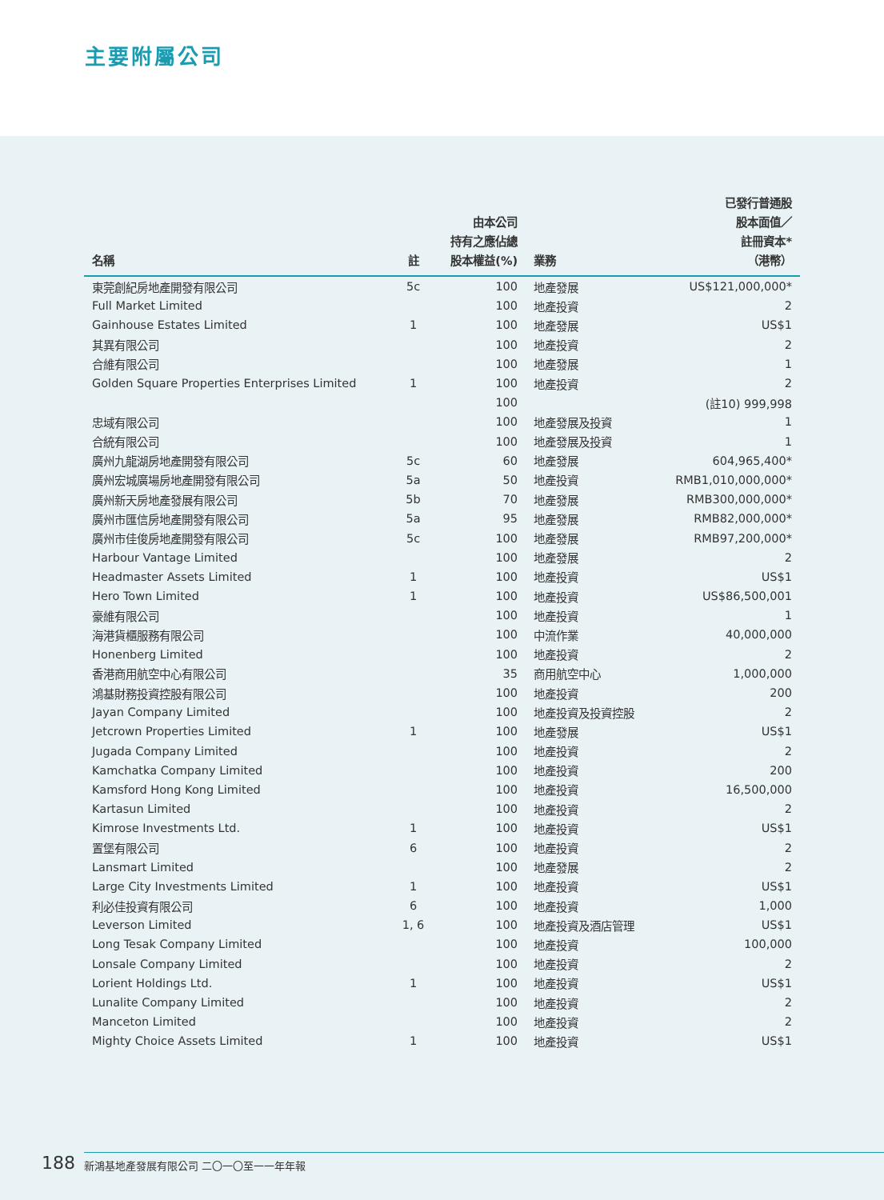主要附屬公司
| 名稱 | 註 | 由本公司 持有之應佔總 股本權益(%) | 業務 | 已發行普通股 股本面值／ 註冊資本* （港幣） |
| --- | --- | --- | --- | --- |
| 東莞創紀房地產開發有限公司 | 5c | 100 | 地產發展 | US$121,000,000* |
| Full Market Limited | | 100 | 地產投資 | 2 |
| Gainhouse Estates Limited | 1 | 100 | 地產發展 | US$1 |
| 其異有限公司 | | 100 | 地產投資 | 2 |
| 合維有限公司 | | 100 | 地產發展 | 1 |
| Golden Square Properties Enterprises Limited | 1 | 100 | 地產投資 | 2 |
| | | 100 | | (註10) 999,998 |
| 忠域有限公司 | | 100 | 地產發展及投資 | 1 |
| 合統有限公司 | | 100 | 地產發展及投資 | 1 |
| 廣州九龍湖房地產開發有限公司 | 5c | 60 | 地產發展 | 604,965,400* |
| 廣州宏城廣場房地產開發有限公司 | 5a | 50 | 地產投資 | RMB1,010,000,000* |
| 廣州新天房地產發展有限公司 | 5b | 70 | 地產發展 | RMB300,000,000* |
| 廣州市匯信房地產開發有限公司 | 5a | 95 | 地產發展 | RMB82,000,000* |
| 廣州市佳俊房地產開發有限公司 | 5c | 100 | 地產發展 | RMB97,200,000* |
| Harbour Vantage Limited | | 100 | 地產發展 | 2 |
| Headmaster Assets Limited | 1 | 100 | 地產投資 | US$1 |
| Hero Town Limited | 1 | 100 | 地產投資 | US$86,500,001 |
| 豪維有限公司 | | 100 | 地產投資 | 1 |
| 海港貨櫃服務有限公司 | | 100 | 中流作業 | 40,000,000 |
| Honenberg Limited | | 100 | 地產投資 | 2 |
| 香港商用航空中心有限公司 | | 35 | 商用航空中心 | 1,000,000 |
| 鴻基財務投資控股有限公司 | | 100 | 地產投資 | 200 |
| Jayan Company Limited | | 100 | 地產投資及投資控股 | 2 |
| Jetcrown Properties Limited | 1 | 100 | 地產發展 | US$1 |
| Jugada Company Limited | | 100 | 地產投資 | 2 |
| Kamchatka Company Limited | | 100 | 地產投資 | 200 |
| Kamsford Hong Kong Limited | | 100 | 地產投資 | 16,500,000 |
| Kartasun Limited | | 100 | 地產投資 | 2 |
| Kimrose Investments Ltd. | 1 | 100 | 地產投資 | US$1 |
| 置堡有限公司 | 6 | 100 | 地產投資 | 2 |
| Lansmart Limited | | 100 | 地產發展 | 2 |
| Large City Investments Limited | 1 | 100 | 地產投資 | US$1 |
| 利必佳投資有限公司 | 6 | 100 | 地產投資 | 1,000 |
| Leverson Limited | 1, 6 | 100 | 地產投資及酒店管理 | US$1 |
| Long Tesak Company Limited | | 100 | 地產投資 | 100,000 |
| Lonsale Company Limited | | 100 | 地產投資 | 2 |
| Lorient Holdings Ltd. | 1 | 100 | 地產投資 | US$1 |
| Lunalite Company Limited | | 100 | 地產投資 | 2 |
| Manceton Limited | | 100 | 地產投資 | 2 |
| Mighty Choice Assets Limited | 1 | 100 | 地產投資 | US$1 |
188
新鴻基地產發展有限公司 二〇一〇至一一年年報